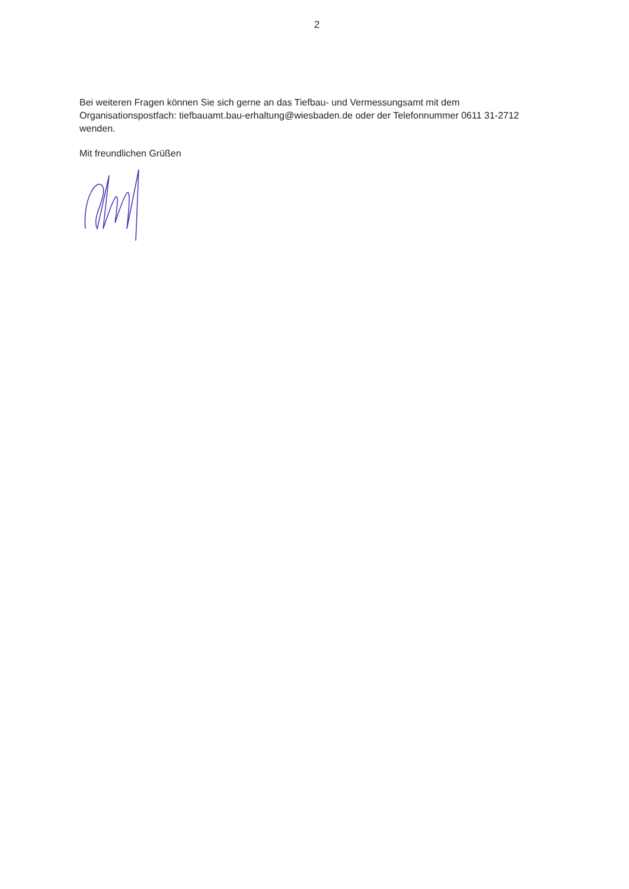2
Bei weiteren Fragen können Sie sich gerne an das Tiefbau- und Vermessungsamt mit dem Organisationspostfach: tiefbauamt.bau-erhaltung@wiesbaden.de oder der Telefonnummer 0611 31-2712 wenden.
Mit freundlichen Grüßen